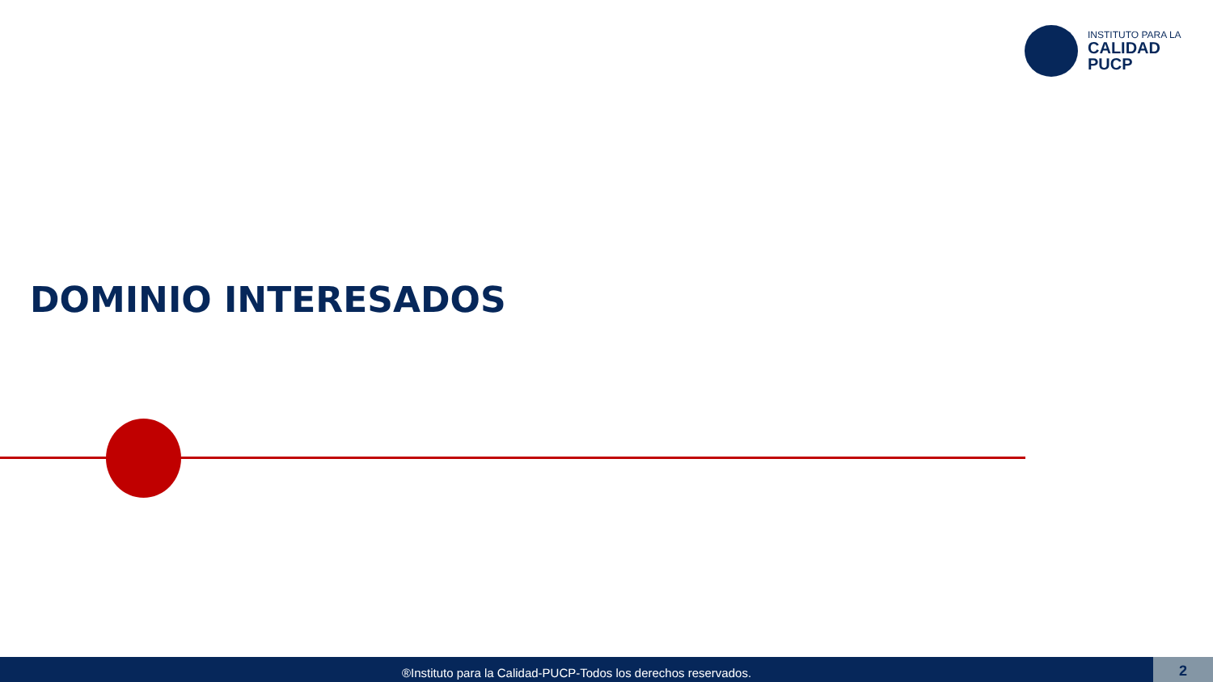INSTITUTO PARA LA
CALIDAD
PUCP
DOMINIO INTERESADOS
®Instituto para la Calidad-PUCP-Todos los derechos reservados. 2